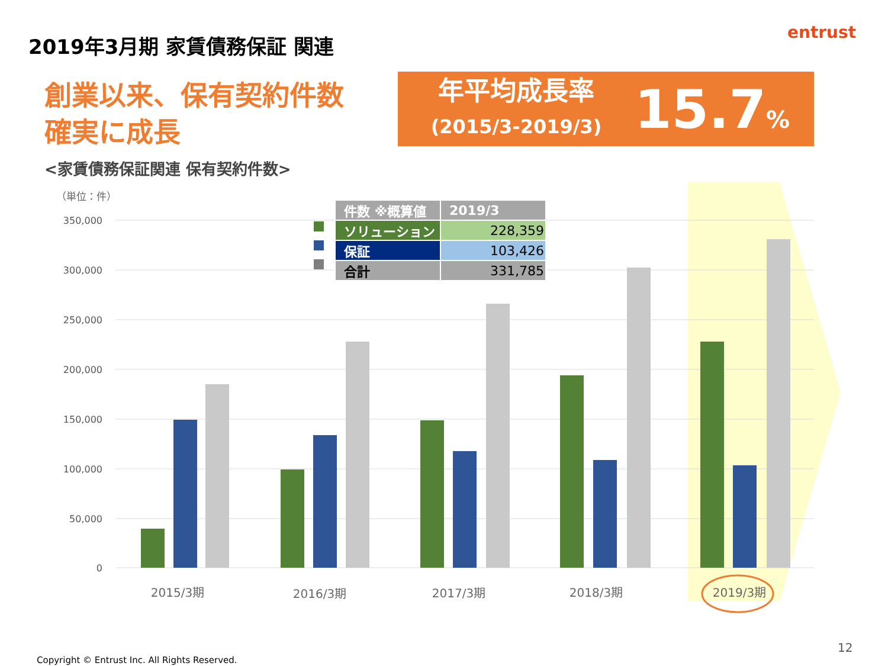2019年3月期 家賃債務保証 関連 entrust
創業以来、保有契約件数
確実に成長
年平均成長率
(2015/3-2019/3)
15.7%
<家賃債務保証関連 保有契約件数>
（単位：件）
350,000
300,000
250,000
200,000
150,000
100,000
50,000
0
2015/3期
2016/3期
2017/3期
2018/3期
2019/3期
| 件数 ※概算値 | 2019/3 |
| --- | --- |
| ソリューション | 228,359 |
| 保証 | 103,426 |
| 合計 | 331,785 |
12
Copyright © Entrust Inc. All Rights Reserved.